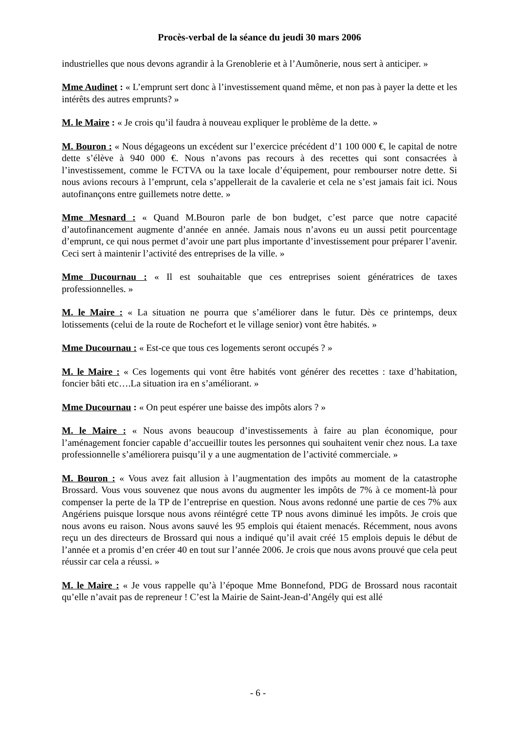Procès-verbal de la séance du jeudi 30 mars 2006
industrielles que nous devons agrandir à la Grenoblerie et à l’Aumônerie, nous sert à anticiper. »
Mme Audinet : « L’emprunt sert donc à l’investissement quand même, et non pas à payer la dette et les intérêts des autres emprunts? »
M. le Maire : « Je crois qu’il faudra à nouveau expliquer le problème de la dette. »
M. Bouron : « Nous dégageons un excédent sur l’exercice précédent d’1 100 000 €, le capital de notre dette s’élève à 940 000 €. Nous n’avons pas recours à des recettes qui sont consacrées à l’investissement, comme le FCTVA ou la taxe locale d’équipement, pour rembourser notre dette. Si nous avions recours à l’emprunt, cela s’appellerait de la cavalerie et cela ne s’est jamais fait ici. Nous autofinançons entre guillemets notre dette. »
Mme Mesnard : « Quand M.Bouron parle de bon budget, c’est parce que notre capacité d’autofinancement augmente d’année en année. Jamais nous n’avons eu un aussi petit pourcentage d’emprunt, ce qui nous permet d’avoir une part plus importante d’investissement pour préparer l’avenir. Ceci sert à maintenir l’activité des entreprises de la ville. »
Mme Ducournau : « Il est souhaitable que ces entreprises soient génératrices de taxes professionnelles. »
M. le Maire : « La situation ne pourra que s’améliorer dans le futur. Dès ce printemps, deux lotissements (celui de la route de Rochefort et le village senior) vont être habités. »
Mme Ducournau : « Est-ce que tous ces logements seront occupés ? »
M. le Maire : « Ces logements qui vont être habités vont générer des recettes : taxe d’habitation, foncier bâti etc….La situation ira en s’améliorant. »
Mme Ducournau : « On peut espérer une baisse des impôts alors ? »
M. le Maire : « Nous avons beaucoup d’investissements à faire au plan économique, pour l’aménagement foncier capable d’accueillir toutes les personnes qui souhaitent venir chez nous. La taxe professionnelle s’améliorera puisqu’il y a une augmentation de l’activité commerciale. »
M. Bouron : « Vous avez fait allusion à l’augmentation des impôts au moment de la catastrophe Brossard. Vous vous souvenez que nous avons du augmenter les impôts de 7% à ce moment-là pour compenser la perte de la TP de l’entreprise en question. Nous avons redonné une partie de ces 7% aux Angériens puisque lorsque nous avons réintégré cette TP nous avons diminué les impôts. Je crois que nous avons eu raison. Nous avons sauvé les 95 emplois qui étaient menacés. Récemment, nous avons reçu un des directeurs de Brossard qui nous a indiqué qu’il avait créé 15 emplois depuis le début de l’année et a promis d’en créer 40 en tout sur l’année 2006. Je crois que nous avons prouvé que cela peut réussir car cela a réussi. »
M. le Maire : « Je vous rappelle qu’à l’époque Mme Bonnefond, PDG de Brossard nous racontait qu’elle n’avait pas de repreneur ! C’est la Mairie de Saint-Jean-d’Angély qui est allé
- 6 -